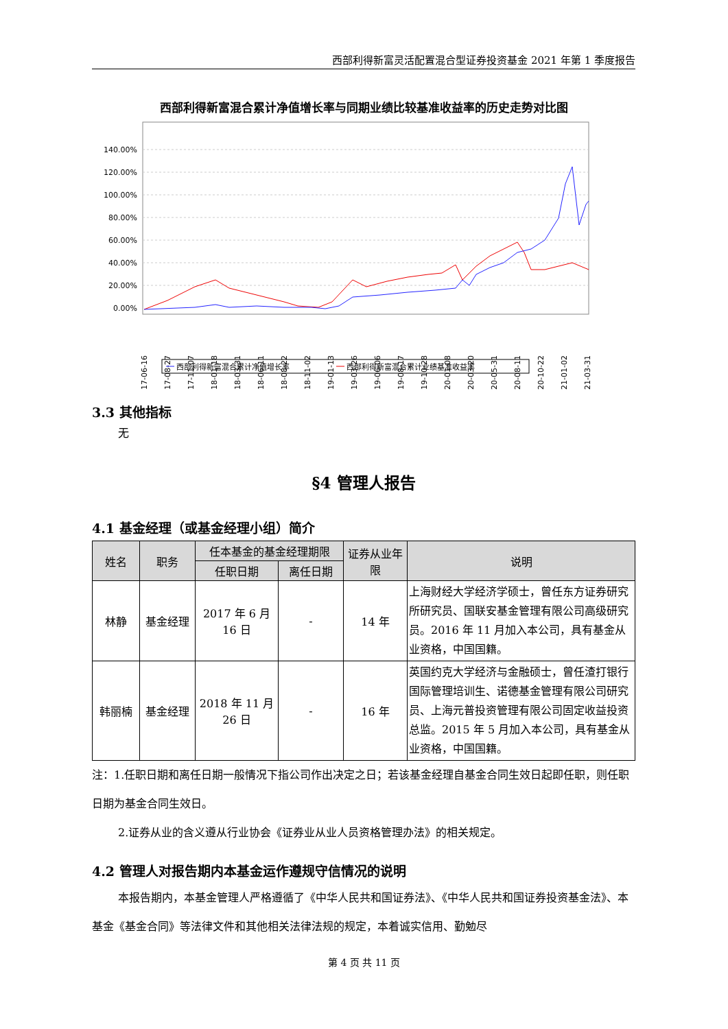西部利得新富灵活配置混合型证券投资基金 2021 年第 1 季度报告
西部利得新富混合累计净值增长率与同期业绩比较基准收益率的历史走势对比图
140.00%
120.00%
100.00%
80.00%
60.00%
40.00%
20.00%
0.00%
2017-06-16
2017-08-27
2017-11-07
2018-01-18
2018-03-31
2018-06-11
2018-08-22
2018-11-02
2019-01-13
2019-03-26
2019-06-06
2019-08-17
2019-10-28
2020-01-08
2020-03-20
2020-05-31
2020-08-11
2020-10-22
2021-01-02
2021-03-31
西部利得新富混合累计净值增长率
西部利得新富混合累计业绩基准收益率
3.3 其他指标
无
§4 管理人报告
4.1 基金经理（或基金经理小组）简介
| 姓名 | 职务 | 任本基金的基金经理期限 | | 证券从业年限 | 说明 |
| --- | --- | --- | --- | --- | --- |
| | | 任职日期 | 离任日期 | | |
| 林静 | 基金经理 | 2017 年 6 月 16 日 | - | 14 年 | 上海财经大学经济学硕士，曾任东方证券研究所研究员、国联安基金管理有限公司高级研究员。2016 年 11 月加入本公司，具有基金从业资格，中国国籍。 |
| 韩丽楠 | 基金经理 | 2018 年 11 月 26 日 | - | 16 年 | 英国约克大学经济与金融硕士，曾任渣打银行国际管理培训生、诺德基金管理有限公司研究员、上海元普投资管理有限公司固定收益投资总监。2015 年 5 月加入本公司，具有基金从业资格，中国国籍。 |
注：1.任职日期和离任日期一般情况下指公司作出决定之日；若该基金经理自基金合同生效日起即任职，则任职日期为基金合同生效日。
2.证券从业的含义遵从行业协会《证券业从业人员资格管理办法》的相关规定。
4.2 管理人对报告期内本基金运作遵规守信情况的说明
本报告期内，本基金管理人严格遵循了《中华人民共和国证券法》、《中华人民共和国证券投资基金法》、本基金《基金合同》等法律文件和其他相关法律法规的规定，本着诚实信用、勤勉尽
第 4 页 共 11 页